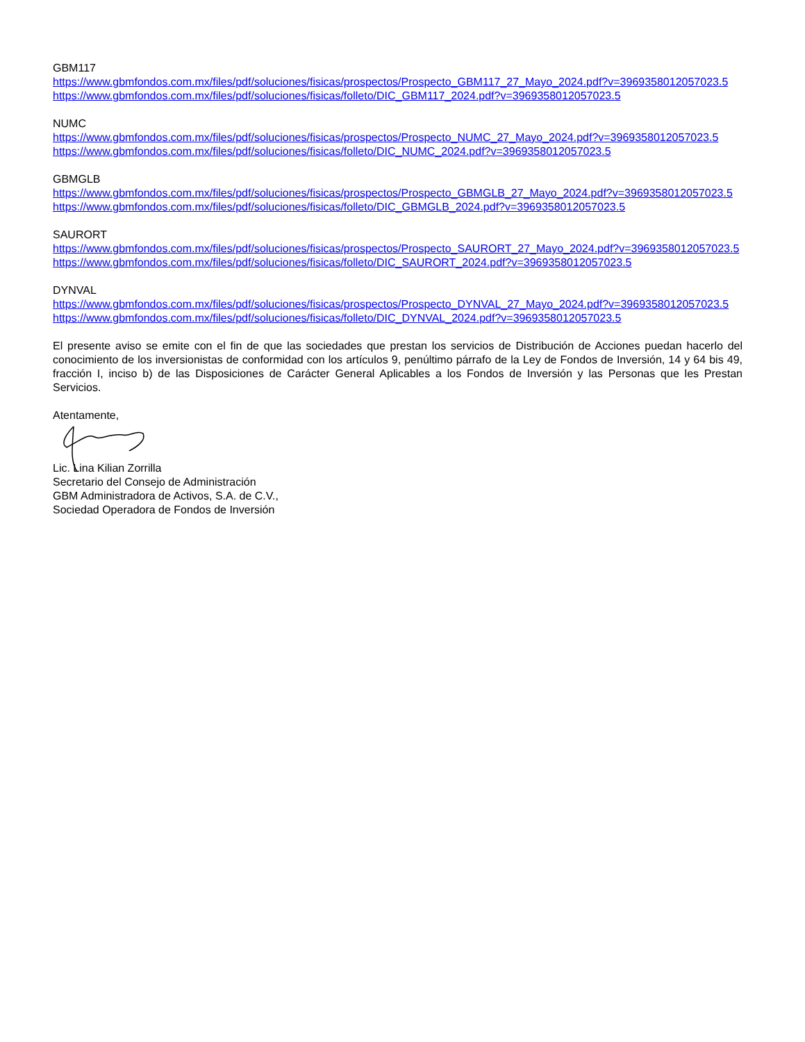GBM117
https://www.gbmfondos.com.mx/files/pdf/soluciones/fisicas/prospectos/Prospecto_GBM117_27_Mayo_2024.pdf?v=3969358012057023.5
https://www.gbmfondos.com.mx/files/pdf/soluciones/fisicas/folleto/DIC_GBM117_2024.pdf?v=3969358012057023.5
NUMC
https://www.gbmfondos.com.mx/files/pdf/soluciones/fisicas/prospectos/Prospecto_NUMC_27_Mayo_2024.pdf?v=3969358012057023.5
https://www.gbmfondos.com.mx/files/pdf/soluciones/fisicas/folleto/DIC_NUMC_2024.pdf?v=3969358012057023.5
GBMGLB
https://www.gbmfondos.com.mx/files/pdf/soluciones/fisicas/prospectos/Prospecto_GBMGLB_27_Mayo_2024.pdf?v=3969358012057023.5
https://www.gbmfondos.com.mx/files/pdf/soluciones/fisicas/folleto/DIC_GBMGLB_2024.pdf?v=3969358012057023.5
SAURORT
https://www.gbmfondos.com.mx/files/pdf/soluciones/fisicas/prospectos/Prospecto_SAURORT_27_Mayo_2024.pdf?v=3969358012057023.5
https://www.gbmfondos.com.mx/files/pdf/soluciones/fisicas/folleto/DIC_SAURORT_2024.pdf?v=3969358012057023.5
DYNVAL
https://www.gbmfondos.com.mx/files/pdf/soluciones/fisicas/prospectos/Prospecto_DYNVAL_27_Mayo_2024.pdf?v=3969358012057023.5
https://www.gbmfondos.com.mx/files/pdf/soluciones/fisicas/folleto/DIC_DYNVAL_2024.pdf?v=3969358012057023.5
El presente aviso se emite con el fin de que las sociedades que prestan los servicios de Distribución de Acciones puedan hacerlo del conocimiento de los inversionistas de conformidad con los artículos 9, penúltimo párrafo de la Ley de Fondos de Inversión, 14 y 64 bis 49, fracción I, inciso b) de las Disposiciones de Carácter General Aplicables a los Fondos de Inversión y las Personas que les Prestan Servicios.
Atentamente, Lic. Lina Kilian Zorrilla
Secretario del Consejo de Administración
GBM Administradora de Activos, S.A. de C.V.,
Sociedad Operadora de Fondos de Inversión